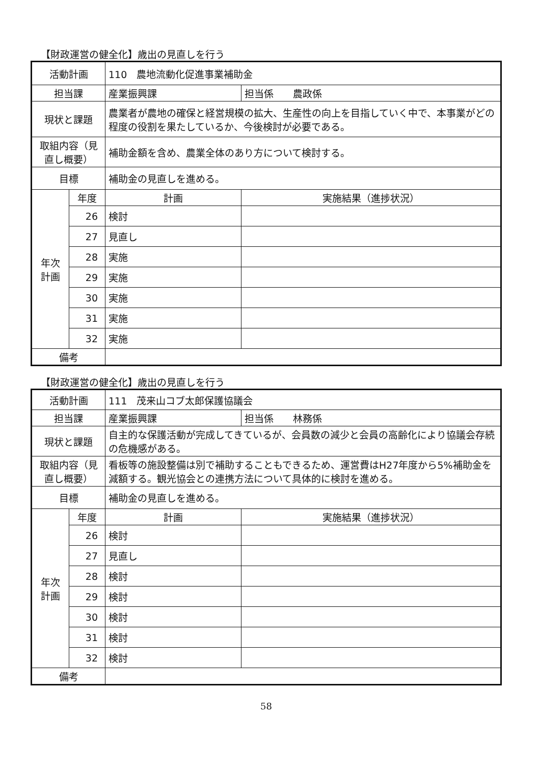【財政運営の健全化】歳出の見直しを行う
| 活動計画 | | 110 農地流動化促進事業補助金 | |
| 担当課 | | 産業振興課 | 担当係 農政係 |
| 現状と課題 | | 農業者が農地の確保と経営規模の拡大、生産性の向上を目指していく中で、本事業がどの程度の役割を果たしているか、今後検討が必要である。 | |
| 取組内容（見直し概要） | | 補助金額を含め、農業全体のあり方について検討する。 | |
| 目標 | | 補助金の見直しを進める。 | |
| 年次 計画 | 年度 | 計画 | 実施結果（進捗状況） |
| | 26 | 検討 | |
| | 27 | 見直し | |
| | 28 | 実施 | |
| | 29 | 実施 | |
| | 30 | 実施 | |
| | 31 | 実施 | |
| | 32 | 実施 | |
| 備考 | | | |
【財政運営の健全化】歳出の見直しを行う
| 活動計画 | | 111 茂来山コブ太郎保護協議会 | |
| 担当課 | | 産業振興課 | 担当係 林務係 |
| 現状と課題 | | 自主的な保護活動が完成してきているが、会員数の減少と会員の高齢化により協議会存続の危機感がある。 | |
| 取組内容（見直し概要） | | 看板等の施設整備は別で補助することもできるため、運営費はH27年度から5%補助金を減額する。観光協会との連携方法について具体的に検討を進める。 | |
| 目標 | | 補助金の見直しを進める。 | |
| 年次 計画 | 年度 | 計画 | 実施結果（進捗状況） |
| | 26 | 検討 | |
| | 27 | 見直し | |
| | 28 | 検討 | |
| | 29 | 検討 | |
| | 30 | 検討 | |
| | 31 | 検討 | |
| | 32 | 検討 | |
| 備考 | | | |
58